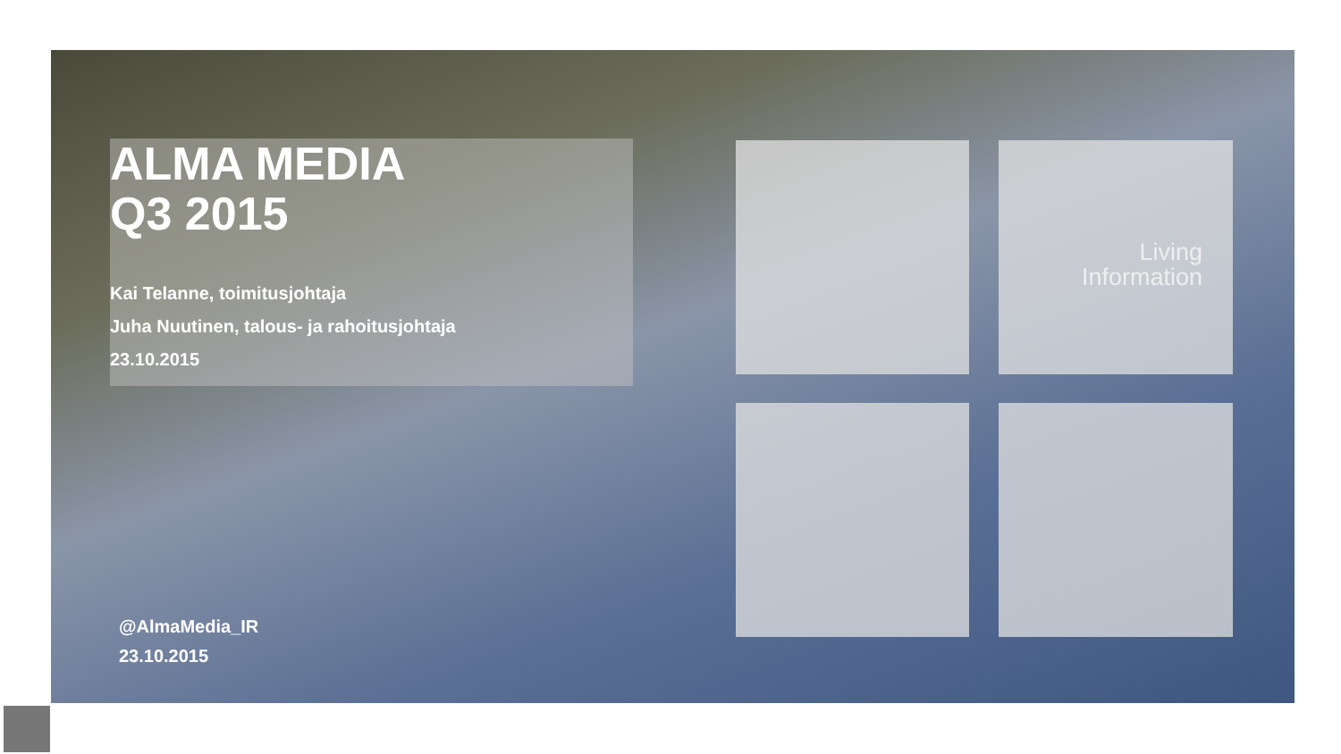ALMA MEDIA
Q3 2015
Kai Telanne, toimitusjohtaja
Juha Nuutinen, talous- ja rahoitusjohtaja
23.10.2015
Living
Information
@AlmaMedia_IR
23.10.2015